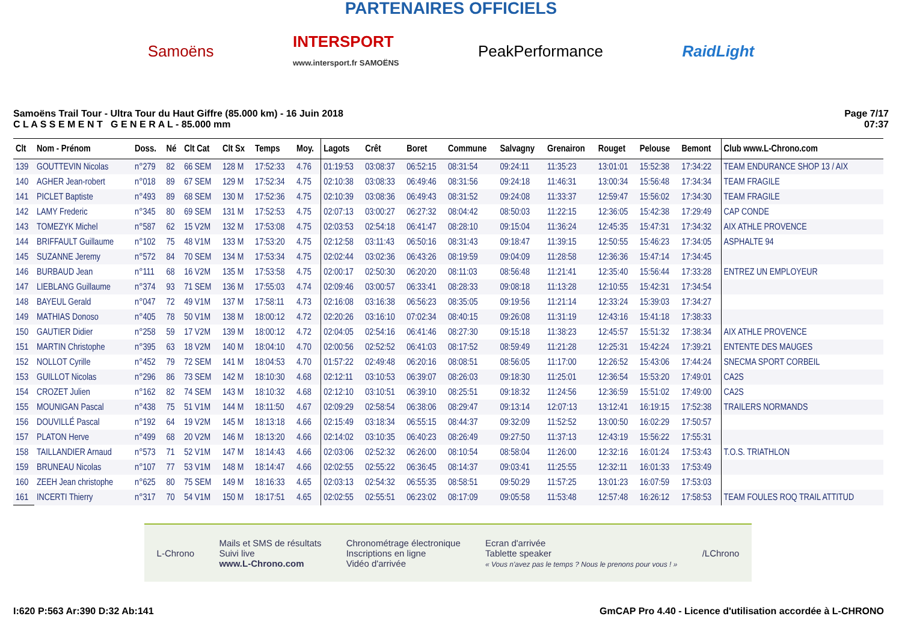PARTENAIRES OFFICIELS
Samoëns INTERSPORT
www.intersport.fr SAMOËNS PeakPerformance RaidLight
Samoëns Trail Tour - Ultra Tour du Haut Giffre (85.000 km) - 16 Juin 2018
C L A S S E M E N T G E N E R A L - 85.000 mm
Page 7/17
07:37
| Clt | Nom - Prénom | Doss. | Né | Clt Cat | Clt Sx | Temps | Moy. | Lagots | Crêt | Boret | Commune | Salvagny | Grenairon | Rouget | Pelouse | Bemont | Club www.L-Chrono.com |
| --- | --- | --- | --- | --- | --- | --- | --- | --- | --- | --- | --- | --- | --- | --- | --- | --- | --- |
| 139 | GOUTTEVIN Nicolas | n°279 | 82 | 66 SEM | 128 M | 17:52:33 | 4.76 | 01:19:53 | 03:08:37 | 06:52:15 | 08:31:54 | 09:24:11 | 11:35:23 | 13:01:01 | 15:52:38 | 17:34:22 | TEAM ENDURANCE SHOP 13 / AIX |
| 140 | AGHER Jean-robert | n°018 | 89 | 67 SEM | 129 M | 17:52:34 | 4.75 | 02:10:38 | 03:08:33 | 06:49:46 | 08:31:56 | 09:24:18 | 11:46:31 | 13:00:34 | 15:56:48 | 17:34:34 | TEAM FRAGILE |
| 141 | PICLET Baptiste | n°493 | 89 | 68 SEM | 130 M | 17:52:36 | 4.75 | 02:10:39 | 03:08:36 | 06:49:43 | 08:31:52 | 09:24:08 | 11:33:37 | 12:59:47 | 15:56:02 | 17:34:30 | TEAM FRAGILE |
| 142 | LAMY Frederic | n°345 | 80 | 69 SEM | 131 M | 17:52:53 | 4.75 | 02:07:13 | 03:00:27 | 06:27:32 | 08:04:42 | 08:50:03 | 11:22:15 | 12:36:05 | 15:42:38 | 17:29:49 | CAP CONDE |
| 143 | TOMEZYK Michel | n°587 | 62 | 15 V2M | 132 M | 17:53:08 | 4.75 | 02:03:53 | 02:54:18 | 06:41:47 | 08:28:10 | 09:15:04 | 11:36:24 | 12:45:35 | 15:47:31 | 17:34:32 | AIX ATHLE PROVENCE |
| 144 | BRIFFAULT Guillaume | n°102 | 75 | 48 V1M | 133 M | 17:53:20 | 4.75 | 02:12:58 | 03:11:43 | 06:50:16 | 08:31:43 | 09:18:47 | 11:39:15 | 12:50:55 | 15:46:23 | 17:34:05 | ASPHALTE 94 |
| 145 | SUZANNE Jeremy | n°572 | 84 | 70 SEM | 134 M | 17:53:34 | 4.75 | 02:02:44 | 03:02:36 | 06:43:26 | 08:19:59 | 09:04:09 | 11:28:58 | 12:36:36 | 15:47:14 | 17:34:45 | |
| 146 | BURBAUD Jean | n°111 | 68 | 16 V2M | 135 M | 17:53:58 | 4.75 | 02:00:17 | 02:50:30 | 06:20:20 | 08:11:03 | 08:56:48 | 11:21:41 | 12:35:40 | 15:56:44 | 17:33:28 | ENTREZ UN EMPLOYEUR |
| 147 | LIEBLANG Guillaume | n°374 | 93 | 71 SEM | 136 M | 17:55:03 | 4.74 | 02:09:46 | 03:00:57 | 06:33:41 | 08:28:33 | 09:08:18 | 11:13:28 | 12:10:55 | 15:42:31 | 17:34:54 | |
| 148 | BAYEUL Gerald | n°047 | 72 | 49 V1M | 137 M | 17:58:11 | 4.73 | 02:16:08 | 03:16:38 | 06:56:23 | 08:35:05 | 09:19:56 | 11:21:14 | 12:33:24 | 15:39:03 | 17:34:27 | |
| 149 | MATHIAS Donoso | n°405 | 78 | 50 V1M | 138 M | 18:00:12 | 4.72 | 02:20:26 | 03:16:10 | 07:02:34 | 08:40:15 | 09:26:08 | 11:31:19 | 12:43:16 | 15:41:18 | 17:38:33 | |
| 150 | GAUTIER Didier | n°258 | 59 | 17 V2M | 139 M | 18:00:12 | 4.72 | 02:04:05 | 02:54:16 | 06:41:46 | 08:27:30 | 09:15:18 | 11:38:23 | 12:45:57 | 15:51:32 | 17:38:34 | AIX ATHLE PROVENCE |
| 151 | MARTIN Christophe | n°395 | 63 | 18 V2M | 140 M | 18:04:10 | 4.70 | 02:00:56 | 02:52:52 | 06:41:03 | 08:17:52 | 08:59:49 | 11:21:28 | 12:25:31 | 15:42:24 | 17:39:21 | ENTENTE DES MAUGES |
| 152 | NOLLOT Cyrille | n°452 | 79 | 72 SEM | 141 M | 18:04:53 | 4.70 | 01:57:22 | 02:49:48 | 06:20:16 | 08:08:51 | 08:56:05 | 11:17:00 | 12:26:52 | 15:43:06 | 17:44:24 | SNECMA SPORT CORBEIL |
| 153 | GUILLOT Nicolas | n°296 | 86 | 73 SEM | 142 M | 18:10:30 | 4.68 | 02:12:11 | 03:10:53 | 06:39:07 | 08:26:03 | 09:18:30 | 11:25:01 | 12:36:54 | 15:53:20 | 17:49:01 | CA2S |
| 154 | CROZET Julien | n°162 | 82 | 74 SEM | 143 M | 18:10:32 | 4.68 | 02:12:10 | 03:10:51 | 06:39:10 | 08:25:51 | 09:18:32 | 11:24:56 | 12:36:59 | 15:51:02 | 17:49:00 | CA2S |
| 155 | MOUNIGAN Pascal | n°438 | 75 | 51 V1M | 144 M | 18:11:50 | 4.67 | 02:09:29 | 02:58:54 | 06:38:06 | 08:29:47 | 09:13:14 | 12:07:13 | 13:12:41 | 16:19:15 | 17:52:38 | TRAILERS NORMANDS |
| 156 | DOUVILLÉ Pascal | n°192 | 64 | 19 V2M | 145 M | 18:13:18 | 4.66 | 02:15:49 | 03:18:34 | 06:55:15 | 08:44:37 | 09:32:09 | 11:52:52 | 13:00:50 | 16:02:29 | 17:50:57 | |
| 157 | PLATON Herve | n°499 | 68 | 20 V2M | 146 M | 18:13:20 | 4.66 | 02:14:02 | 03:10:35 | 06:40:23 | 08:26:49 | 09:27:50 | 11:37:13 | 12:43:19 | 15:56:22 | 17:55:31 | |
| 158 | TAILLANDIER Arnaud | n°573 | 71 | 52 V1M | 147 M | 18:14:43 | 4.66 | 02:03:06 | 02:52:32 | 06:26:00 | 08:10:54 | 08:58:04 | 11:26:00 | 12:32:16 | 16:01:24 | 17:53:43 | T.O.S. TRIATHLON |
| 159 | BRUNEAU Nicolas | n°107 | 77 | 53 V1M | 148 M | 18:14:47 | 4.66 | 02:02:55 | 02:55:22 | 06:36:45 | 08:14:37 | 09:03:41 | 11:25:55 | 12:32:11 | 16:01:33 | 17:53:49 | |
| 160 | ZEEH Jean christophe | n°625 | 80 | 75 SEM | 149 M | 18:16:33 | 4.65 | 02:03:13 | 02:54:32 | 06:55:35 | 08:58:51 | 09:50:29 | 11:57:25 | 13:01:23 | 16:07:59 | 17:53:03 | |
| 161 | INCERTI Thierry | n°317 | 70 | 54 V1M | 150 M | 18:17:51 | 4.65 | 02:02:55 | 02:55:51 | 06:23:02 | 08:17:09 | 09:05:58 | 11:53:48 | 12:57:48 | 16:26:12 | 17:58:53 | TEAM FOULES ROQ TRAIL ATTITUD |
L-Chrono
Mails et SMS de résultats
Suivi live
www.L-Chrono.com
Chronométrage électronique
Inscriptions en ligne
Vidéo d'arrivée
Ecran d'arrivée
Tablette speaker
« Vous n'avez pas le temps ? Nous le prenons pour vous ! »
/LChrono
I:620 P:563 Ar:390 D:32 Ab:141 GmCAP Pro 4.40 - Licence d'utilisation accordée à L-CHRONO